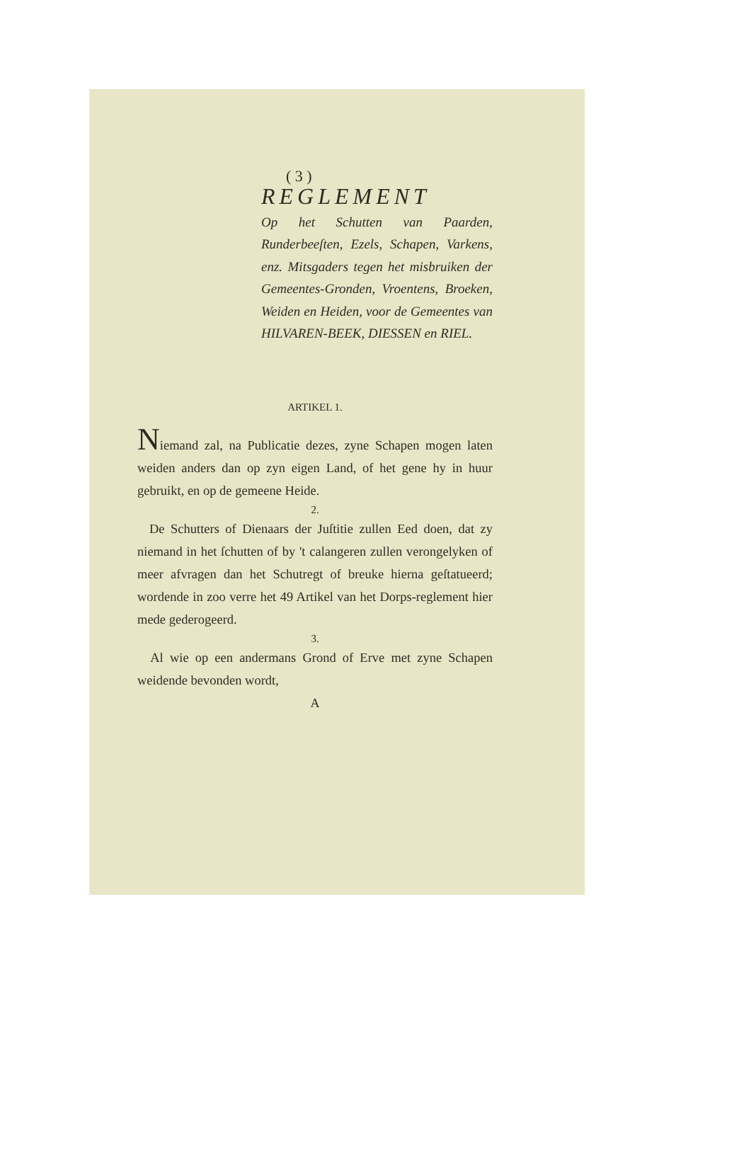( 3 )
REGLEMENT
Op het Schutten van Paarden, Runderbeeſten, Ezels, Schapen, Varkens, enz. Mitsgaders tegen het misbruiken der Gemeentes-Gronden, Vroentens, Broeken, Weiden en Heiden, voor de Gemeentes van HILVAREN-BEEK, DIESSEN en RIEL.
ARTIKEL 1.
Niemand zal, na Publicatie dezes, zyne Schapen mogen laten weiden anders dan op zyn eigen Land, of het gene hy in huur gebruikt, en op de gemeene Heide.
2.
De Schutters of Dienaars der Juſtitie zullen Eed doen, dat zy niemand in het ſchutten of by 't calangeren zullen verongelyken of meer afvragen dan het Schutregt of breuke hierna geſtatueerd; wordende in zoo verre het 49 Artikel van het Dorps-reglement hier mede gederogeerd.
3.
Al wie op een andermans Grond of Erve met zyne Schapen weidende bevonden wordt,
A